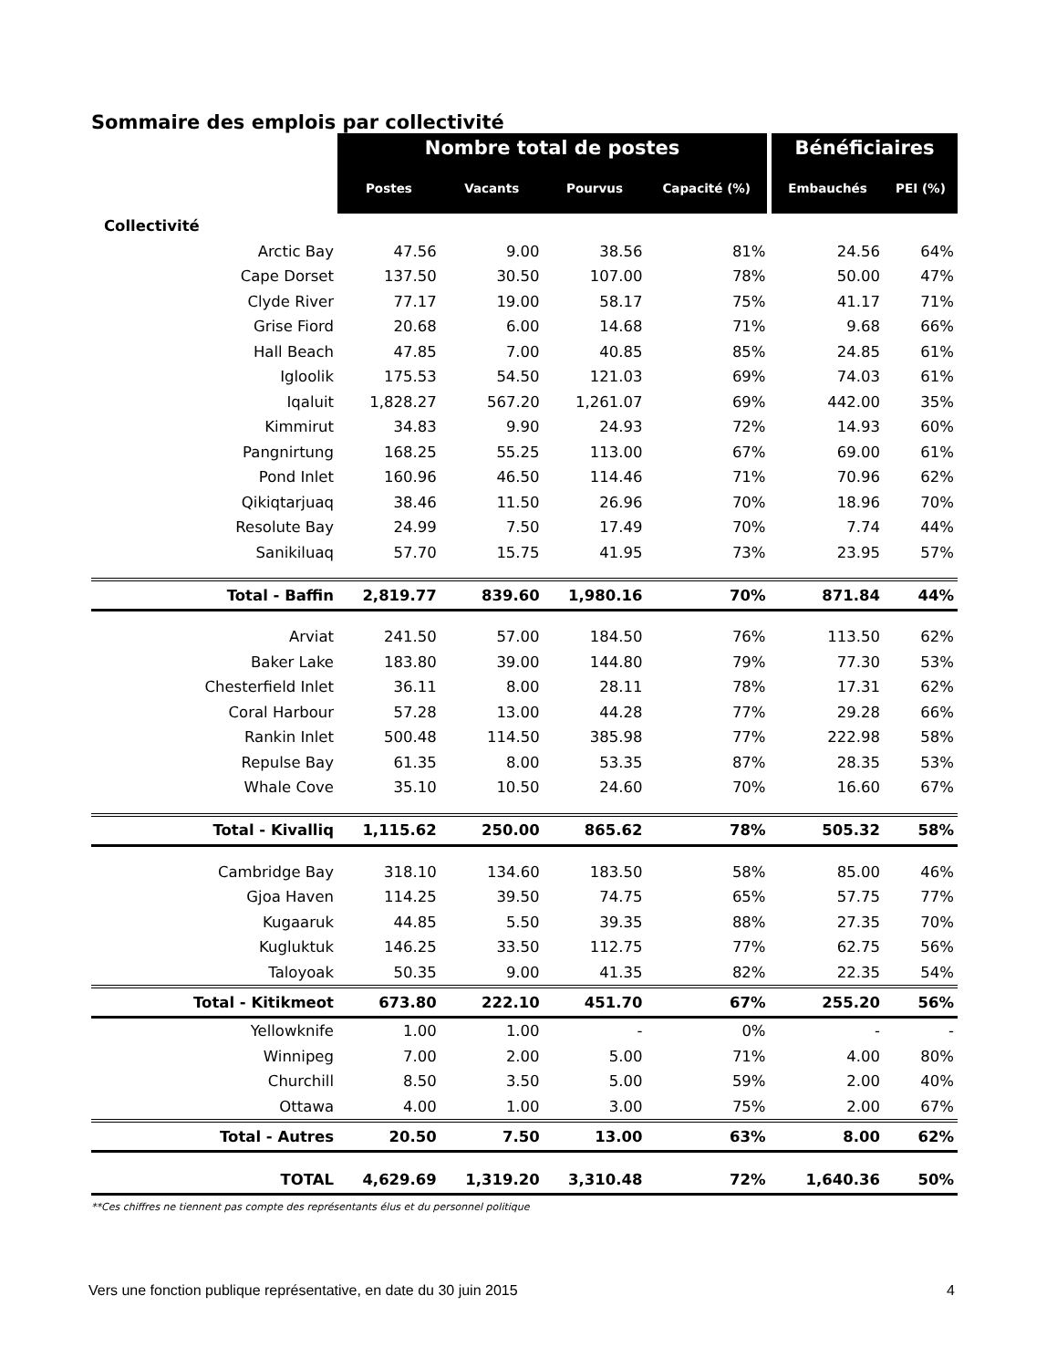Sommaire des emplois par collectivité
| | Nombre total de postes | | | | Bénéficiaires | |
| | Postes | Vacants | Pourvus | Capacité (%) | Embauchés | PEI (%) |
| Collectivité | | | | | | |
| Arctic Bay | 47.56 | 9.00 | 38.56 | 81% | 24.56 | 64% |
| Cape Dorset | 137.50 | 30.50 | 107.00 | 78% | 50.00 | 47% |
| Clyde River | 77.17 | 19.00 | 58.17 | 75% | 41.17 | 71% |
| Grise Fiord | 20.68 | 6.00 | 14.68 | 71% | 9.68 | 66% |
| Hall Beach | 47.85 | 7.00 | 40.85 | 85% | 24.85 | 61% |
| Igloolik | 175.53 | 54.50 | 121.03 | 69% | 74.03 | 61% |
| Iqaluit | 1,828.27 | 567.20 | 1,261.07 | 69% | 442.00 | 35% |
| Kimmirut | 34.83 | 9.90 | 24.93 | 72% | 14.93 | 60% |
| Pangnirtung | 168.25 | 55.25 | 113.00 | 67% | 69.00 | 61% |
| Pond Inlet | 160.96 | 46.50 | 114.46 | 71% | 70.96 | 62% |
| Qikiqtarjuaq | 38.46 | 11.50 | 26.96 | 70% | 18.96 | 70% |
| Resolute Bay | 24.99 | 7.50 | 17.49 | 70% | 7.74 | 44% |
| Sanikiluaq | 57.70 | 15.75 | 41.95 | 73% | 23.95 | 57% |
| Total - Baffin | 2,819.77 | 839.60 | 1,980.16 | 70% | 871.84 | 44% |
| Arviat | 241.50 | 57.00 | 184.50 | 76% | 113.50 | 62% |
| Baker Lake | 183.80 | 39.00 | 144.80 | 79% | 77.30 | 53% |
| Chesterfield Inlet | 36.11 | 8.00 | 28.11 | 78% | 17.31 | 62% |
| Coral Harbour | 57.28 | 13.00 | 44.28 | 77% | 29.28 | 66% |
| Rankin Inlet | 500.48 | 114.50 | 385.98 | 77% | 222.98 | 58% |
| Repulse Bay | 61.35 | 8.00 | 53.35 | 87% | 28.35 | 53% |
| Whale Cove | 35.10 | 10.50 | 24.60 | 70% | 16.60 | 67% |
| Total - Kivalliq | 1,115.62 | 250.00 | 865.62 | 78% | 505.32 | 58% |
| Cambridge Bay | 318.10 | 134.60 | 183.50 | 58% | 85.00 | 46% |
| Gjoa Haven | 114.25 | 39.50 | 74.75 | 65% | 57.75 | 77% |
| Kugaaruk | 44.85 | 5.50 | 39.35 | 88% | 27.35 | 70% |
| Kugluktuk | 146.25 | 33.50 | 112.75 | 77% | 62.75 | 56% |
| Taloyoak | 50.35 | 9.00 | 41.35 | 82% | 22.35 | 54% |
| Total - Kitikmeot | 673.80 | 222.10 | 451.70 | 67% | 255.20 | 56% |
| Yellowknife | 1.00 | 1.00 | - | 0% | - | - |
| Winnipeg | 7.00 | 2.00 | 5.00 | 71% | 4.00 | 80% |
| Churchill | 8.50 | 3.50 | 5.00 | 59% | 2.00 | 40% |
| Ottawa | 4.00 | 1.00 | 3.00 | 75% | 2.00 | 67% |
| Total - Autres | 20.50 | 7.50 | 13.00 | 63% | 8.00 | 62% |
| TOTAL | 4,629.69 | 1,319.20 | 3,310.48 | 72% | 1,640.36 | 50% |
**Ces chiffres ne tiennent pas compte des représentants élus et du personnel politique
Vers une fonction publique représentative, en date du 30 juin 2015 4